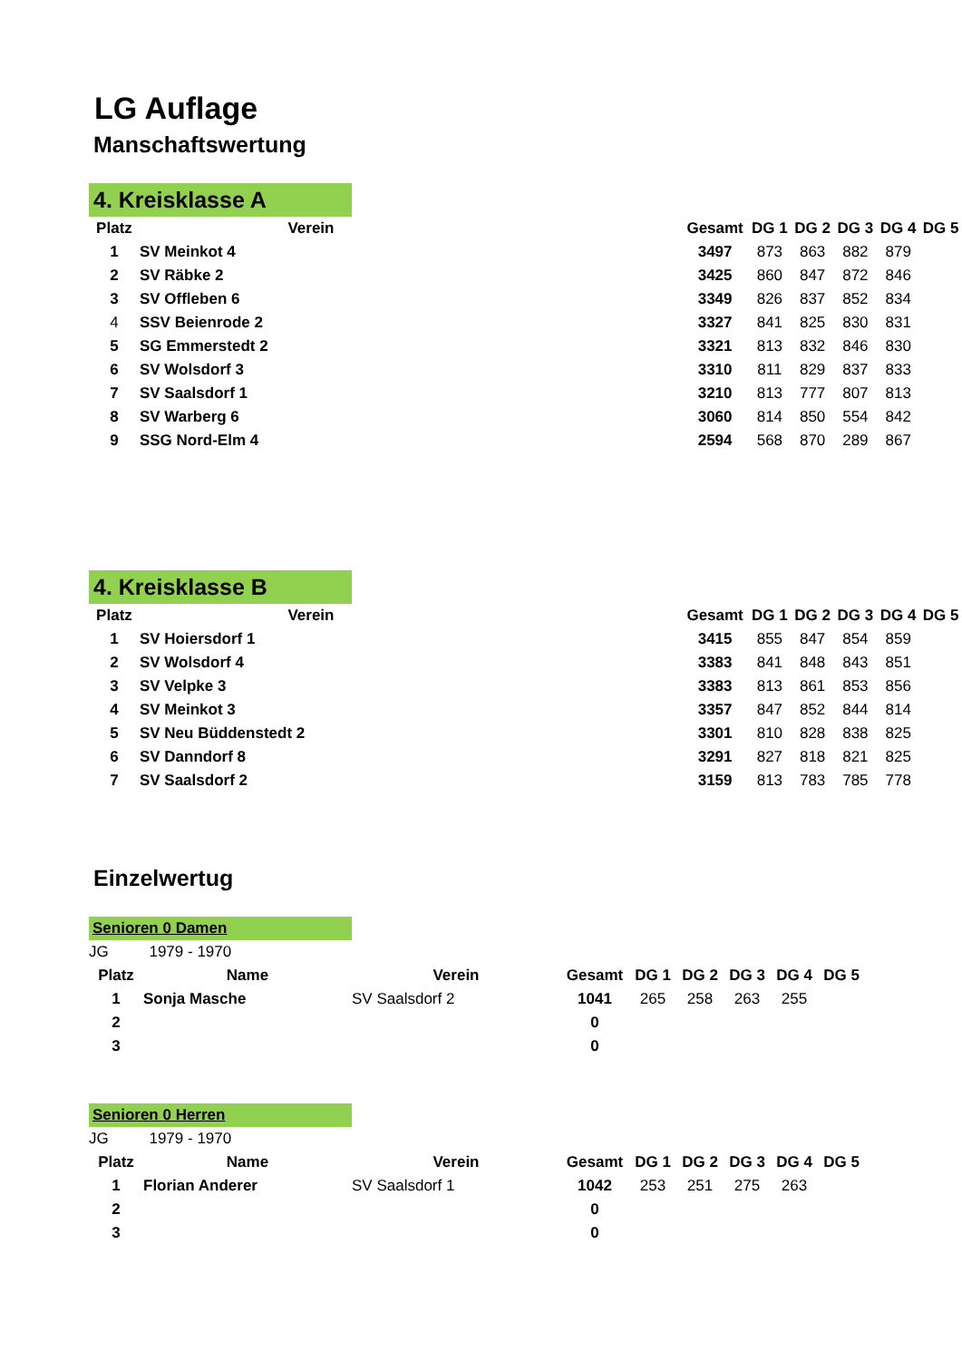LG Auflage
Manschaftswertung
4. Kreisklasse A
| Platz | Verein | Gesamt | DG 1 | DG 2 | DG 3 | DG 4 | DG 5 |
| --- | --- | --- | --- | --- | --- | --- | --- |
| 1 | SV Meinkot 4 | 3497 | 873 | 863 | 882 | 879 | |
| 2 | SV Räbke 2 | 3425 | 860 | 847 | 872 | 846 | |
| 3 | SV Offleben 6 | 3349 | 826 | 837 | 852 | 834 | |
| 4 | SSV Beienrode 2 | 3327 | 841 | 825 | 830 | 831 | |
| 5 | SG Emmerstedt 2 | 3321 | 813 | 832 | 846 | 830 | |
| 6 | SV Wolsdorf 3 | 3310 | 811 | 829 | 837 | 833 | |
| 7 | SV Saalsdorf 1 | 3210 | 813 | 777 | 807 | 813 | |
| 8 | SV Warberg 6 | 3060 | 814 | 850 | 554 | 842 | |
| 9 | SSG Nord-Elm 4 | 2594 | 568 | 870 | 289 | 867 | |
4. Kreisklasse B
| Platz | Verein | Gesamt | DG 1 | DG 2 | DG 3 | DG 4 | DG 5 |
| --- | --- | --- | --- | --- | --- | --- | --- |
| 1 | SV Hoiersdorf 1 | 3415 | 855 | 847 | 854 | 859 | |
| 2 | SV Wolsdorf 4 | 3383 | 841 | 848 | 843 | 851 | |
| 3 | SV Velpke 3 | 3383 | 813 | 861 | 853 | 856 | |
| 4 | SV Meinkot 3 | 3357 | 847 | 852 | 844 | 814 | |
| 5 | SV Neu Büddenstedt 2 | 3301 | 810 | 828 | 838 | 825 | |
| 6 | SV Danndorf 8 | 3291 | 827 | 818 | 821 | 825 | |
| 7 | SV Saalsdorf 2 | 3159 | 813 | 783 | 785 | 778 | |
Einzelwertug
Senioren 0 Damen
JG 1979 - 1970
| Platz | Name | Verein | Gesamt | DG 1 | DG 2 | DG 3 | DG 4 | DG 5 |
| --- | --- | --- | --- | --- | --- | --- | --- | --- |
| 1 | Sonja Masche | SV Saalsdorf 2 | 1041 | 265 | 258 | 263 | 255 | |
| 2 | | | 0 | | | | | |
| 3 | | | 0 | | | | | |
Senioren 0 Herren
JG 1979 - 1970
| Platz | Name | Verein | Gesamt | DG 1 | DG 2 | DG 3 | DG 4 | DG 5 |
| --- | --- | --- | --- | --- | --- | --- | --- | --- |
| 1 | Florian Anderer | SV Saalsdorf 1 | 1042 | 253 | 251 | 275 | 263 | |
| 2 | | | 0 | | | | | |
| 3 | | | 0 | | | | | |